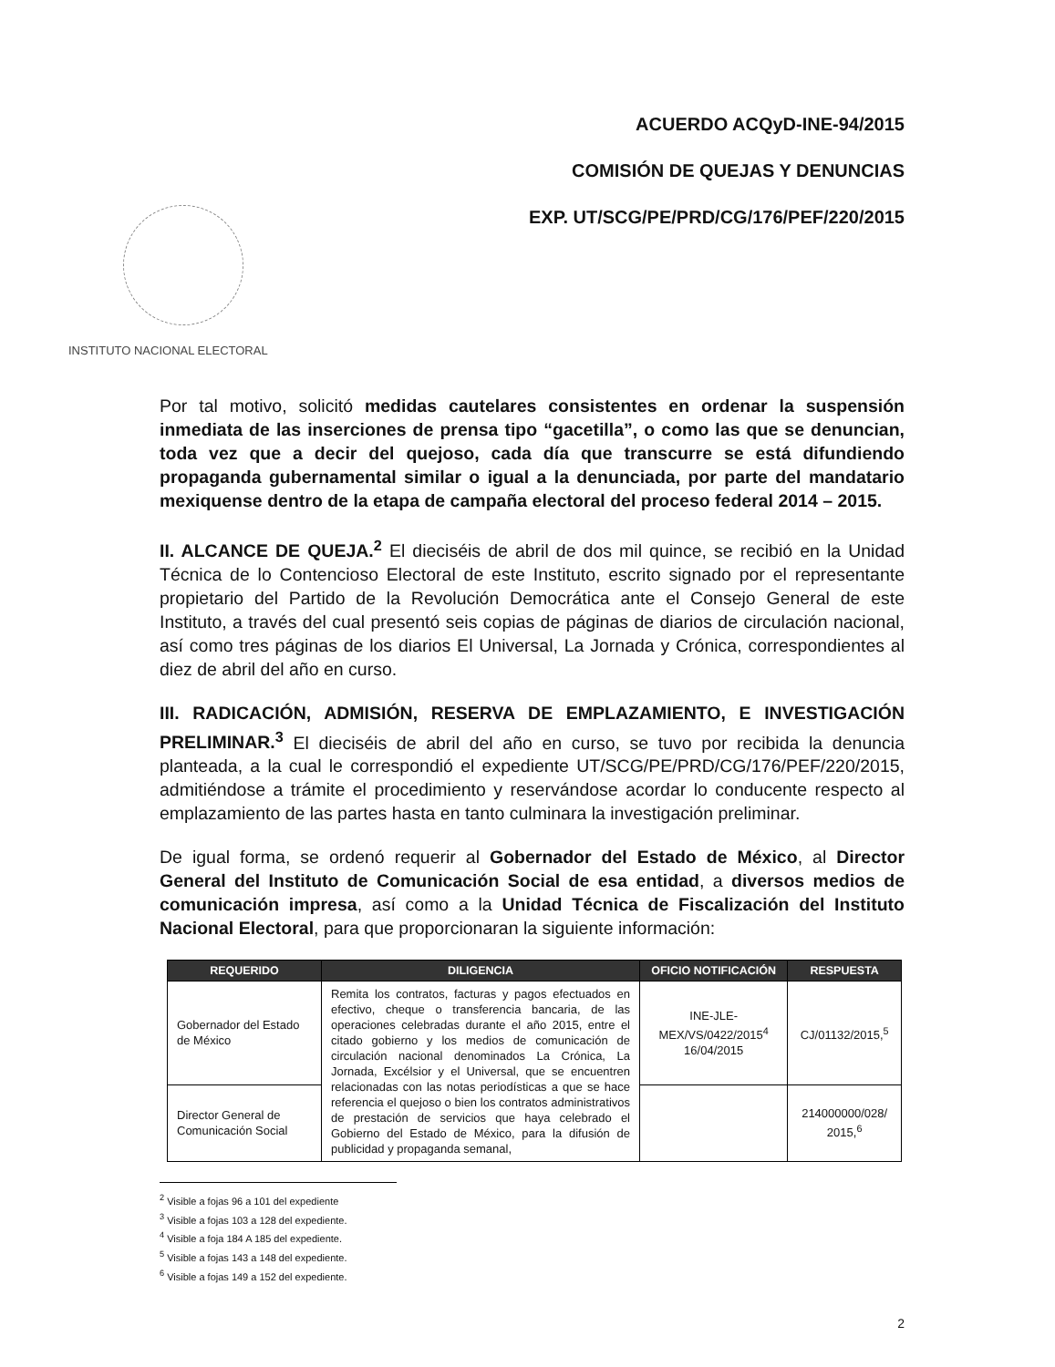INSTITUTO NACIONAL ELECTORAL
ACUERDO ACQyD-INE-94/2015
COMISIÓN DE QUEJAS Y DENUNCIAS
EXP. UT/SCG/PE/PRD/CG/176/PEF/220/2015
Por tal motivo, solicitó medidas cautelares consistentes en ordenar la suspensión inmediata de las inserciones de prensa tipo “gacetilla”, o como las que se denuncian, toda vez que a decir del quejoso, cada día que transcurre se está difundiendo propaganda gubernamental similar o igual a la denunciada, por parte del mandatario mexiquense dentro de la etapa de campaña electoral del proceso federal 2014 – 2015.
II. ALCANCE DE QUEJA.<sup>2</sup> El dieciséis de abril de dos mil quince, se recibió en la Unidad Técnica de lo Contencioso Electoral de este Instituto, escrito signado por el representante propietario del Partido de la Revolución Democrática ante el Consejo General de este Instituto, a través del cual presentó seis copias de páginas de diarios de circulación nacional, así como tres páginas de los diarios El Universal, La Jornada y Crónica, correspondientes al diez de abril del año en curso.
III. RADICACIÓN, ADMISIÓN, RESERVA DE EMPLAZAMIENTO, E INVESTIGACIÓN PRELIMINAR.<sup>3</sup> El dieciséis de abril del año en curso, se tuvo por recibida la denuncia planteada, a la cual le correspondió el expediente UT/SCG/PE/PRD/CG/176/PEF/220/2015, admitiéndose a trámite el procedimiento y reservándose acordar lo conducente respecto al emplazamiento de las partes hasta en tanto culminara la investigación preliminar.
De igual forma, se ordenó requerir al Gobernador del Estado de México, al Director General del Instituto de Comunicación Social de esa entidad, a diversos medios de comunicación impresa, así como a la Unidad Técnica de Fiscalización del Instituto Nacional Electoral, para que proporcionaran la siguiente información:
| REQUERIDO | DILIGENCIA | OFICIO NOTIFICACIÓN | RESPUESTA |
| --- | --- | --- | --- |
| Gobernador del Estado de México | Remita los contratos, facturas y pagos efectuados en efectivo, cheque o transferencia bancaria, de las operaciones celebradas durante el año 2015, entre el citado gobierno y los medios de comunicación de circulación nacional denominados La Crónica, La Jornada, Excélsior y el Universal, que se encuentren relacionadas con las notas periodísticas a que se hace referencia el quejoso o bien los contratos administrativos de prestación de servicios que haya celebrado el Gobierno del Estado de México, para la difusión de publicidad y propaganda semanal, | INE-JLE-MEX/VS/0422/2015<sup>4</sup> 16/04/2015 | CJ/01132/2015,<sup>5</sup> |
| Director General de Comunicación Social | | | 214000000/028/ 2015,<sup>6</sup> |
<sup>2</sup> Visible a fojas 96 a 101 del expediente
<sup>3</sup> Visible a fojas 103 a 128 del expediente.
<sup>4</sup> Visible a foja 184 A 185 del expediente.
<sup>5</sup> Visible a fojas 143 a 148 del expediente.
<sup>6</sup> Visible a fojas 149 a 152 del expediente.
2